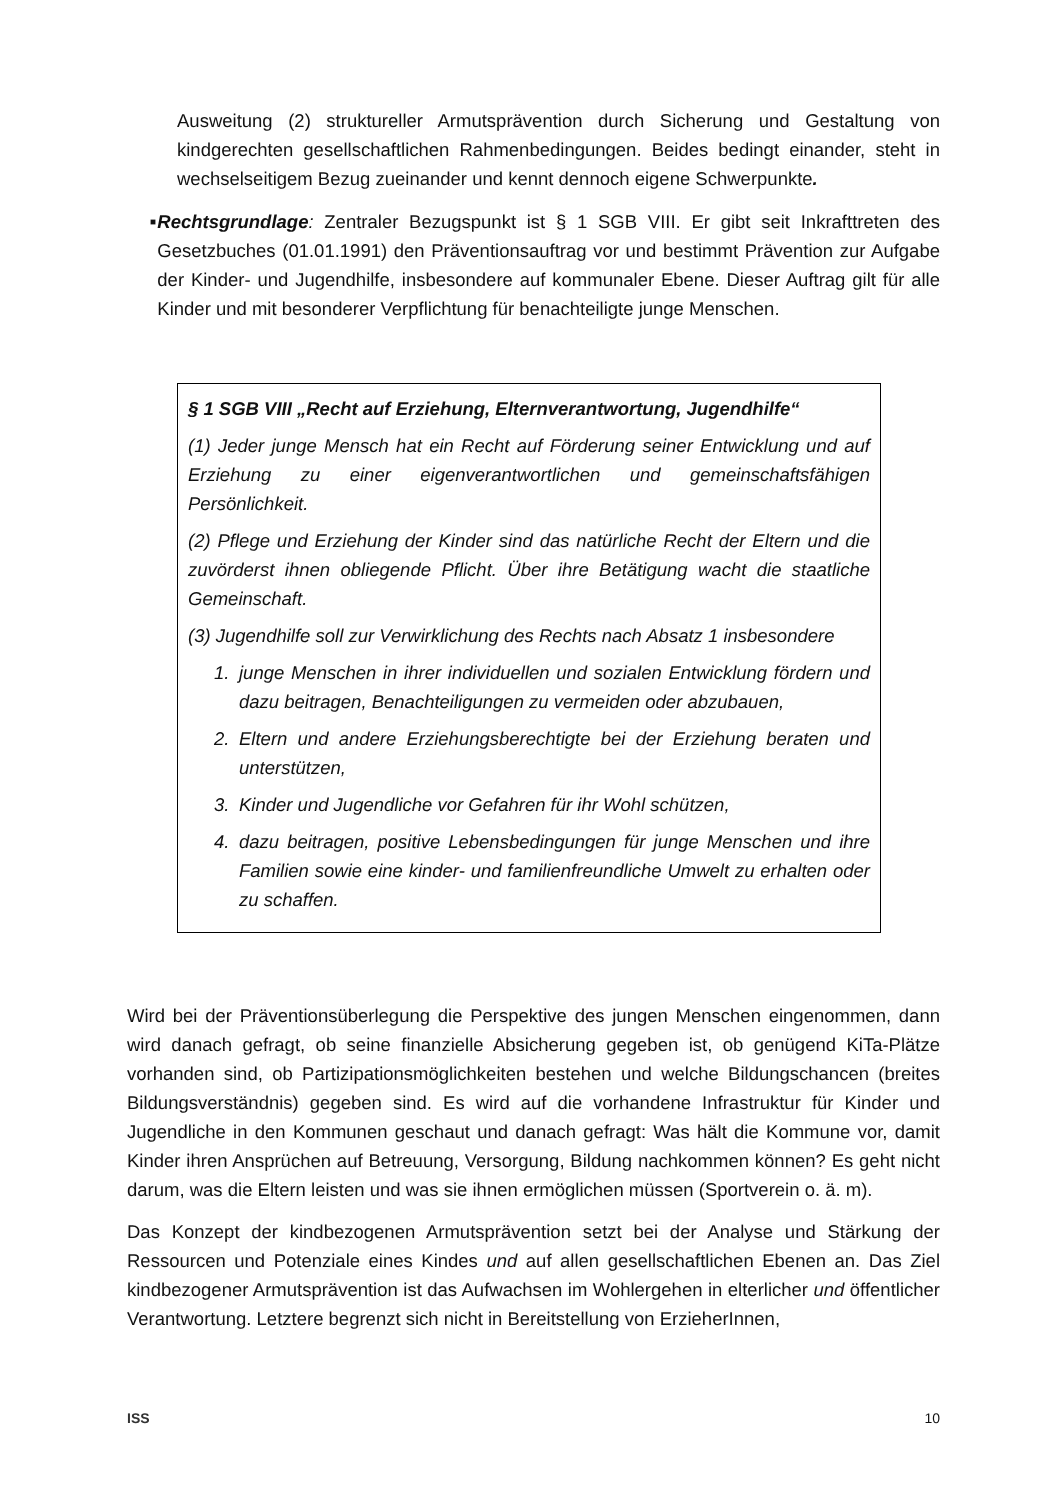Ausweitung (2) struktureller Armutsprävention durch Sicherung und Gestaltung von kindgerechten gesellschaftlichen Rahmenbedingungen. Beides bedingt einander, steht in wechselseitigem Bezug zueinander und kennt dennoch eigene Schwerpunkte.
■
Rechtsgrundlage: Zentraler Bezugspunkt ist § 1 SGB VIII. Er gibt seit Inkrafttreten des Gesetzbuches (01.01.1991) den Präventionsauftrag vor und bestimmt Prävention zur Aufgabe der Kinder- und Jugendhilfe, insbesondere auf kommunaler Ebene. Dieser Auftrag gilt für alle Kinder und mit besonderer Verpflichtung für benachteiligte junge Menschen.
§ 1 SGB VIII „Recht auf Erziehung, Elternverantwortung, Jugendhilfe“
(1) Jeder junge Mensch hat ein Recht auf Förderung seiner Entwicklung und auf Erziehung zu einer eigenverantwortlichen und gemeinschaftsfähigen Persönlichkeit.
(2) Pflege und Erziehung der Kinder sind das natürliche Recht der Eltern und die zuvörderst ihnen obliegende Pflicht. Über ihre Betätigung wacht die staatliche Gemeinschaft.
(3) Jugendhilfe soll zur Verwirklichung des Rechts nach Absatz 1 insbesondere
1. junge Menschen in ihrer individuellen und sozialen Entwicklung fördern und dazu beitragen, Benachteiligungen zu vermeiden oder abzubauen,
2. Eltern und andere Erziehungsberechtigte bei der Erziehung beraten und unterstützen,
3. Kinder und Jugendliche vor Gefahren für ihr Wohl schützen,
4. dazu beitragen, positive Lebensbedingungen für junge Menschen und ihre Familien sowie eine kinder- und familienfreundliche Umwelt zu erhalten oder zu schaffen.
Wird bei der Präventionsüberlegung die Perspektive des jungen Menschen eingenommen, dann wird danach gefragt, ob seine finanzielle Absicherung gegeben ist, ob genügend KiTa-Plätze vorhanden sind, ob Partizipationsmöglichkeiten bestehen und welche Bildungschancen (breites Bildungsverständnis) gegeben sind. Es wird auf die vorhandene Infrastruktur für Kinder und Jugendliche in den Kommunen geschaut und danach gefragt: Was hält die Kommune vor, damit Kinder ihren Ansprüchen auf Betreuung, Versorgung, Bildung nachkommen können? Es geht nicht darum, was die Eltern leisten und was sie ihnen ermöglichen müssen (Sportverein o. ä. m).
Das Konzept der kindbezogenen Armutsprävention setzt bei der Analyse und Stärkung der Ressourcen und Potenziale eines Kindes und auf allen gesellschaftlichen Ebenen an. Das Ziel kindbezogener Armutsprävention ist das Aufwachsen im Wohlergehen in elterlicher und öffentlicher Verantwortung. Letztere begrenzt sich nicht in Bereitstellung von ErzieherInnen,
ISS 10